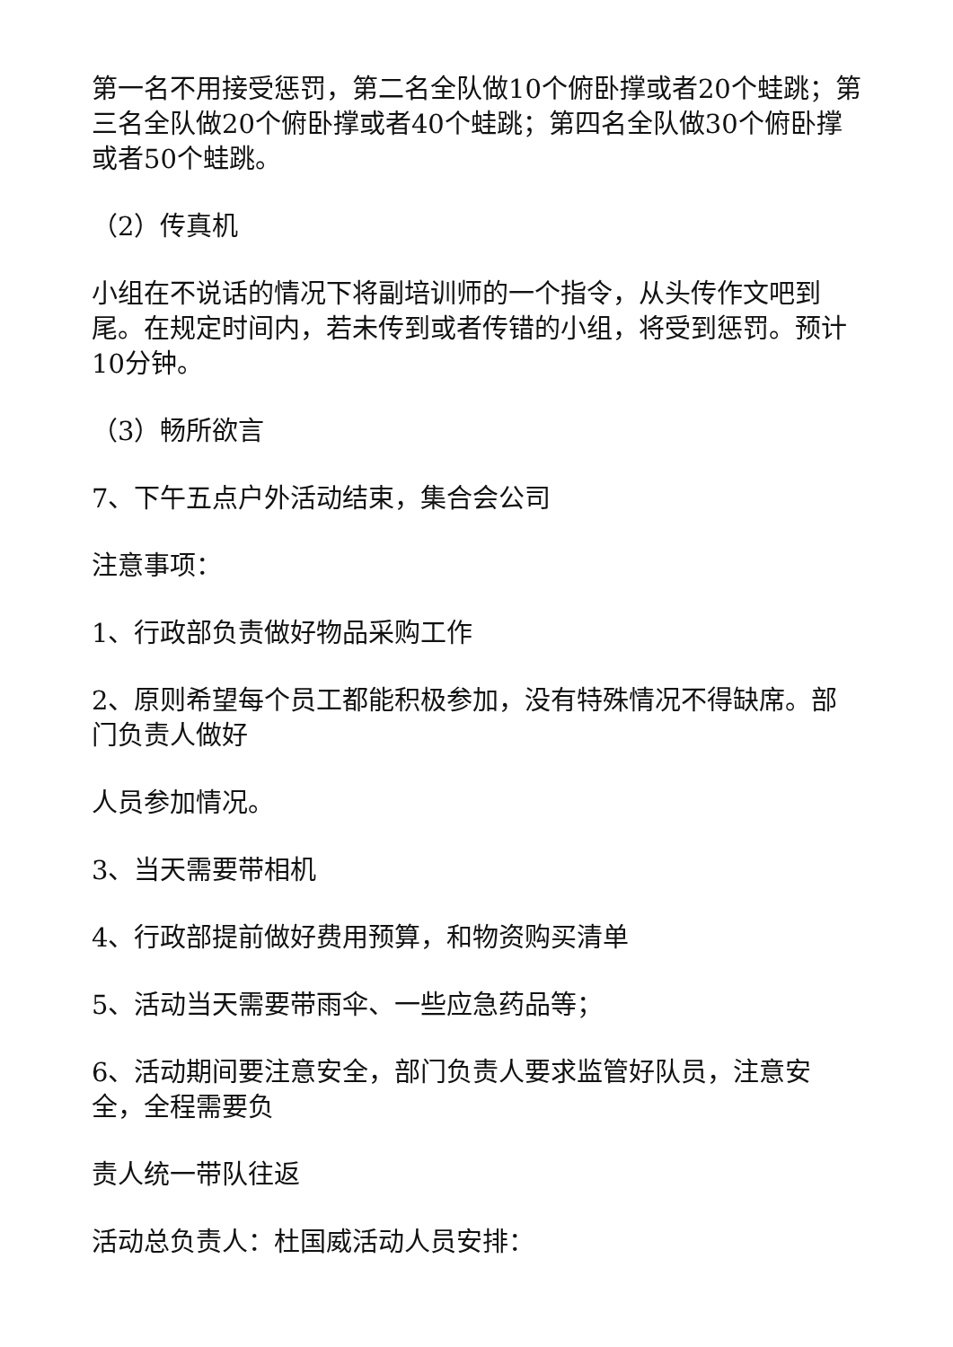第一名不用接受惩罚，第二名全队做10个俯卧撑或者20个蛙跳；第三名全队做20个俯卧撑或者40个蛙跳；第四名全队做30个俯卧撑或者50个蛙跳。
（2）传真机
小组在不说话的情况下将副培训师的一个指令，从头传作文吧到尾。在规定时间内，若未传到或者传错的小组，将受到惩罚。预计10分钟。
（3）畅所欲言
7、下午五点户外活动结束，集合会公司
注意事项：
1、行政部负责做好物品采购工作
2、原则希望每个员工都能积极参加，没有特殊情况不得缺席。部门负责人做好
人员参加情况。
3、当天需要带相机
4、行政部提前做好费用预算，和物资购买清单
5、活动当天需要带雨伞、一些应急药品等；
6、活动期间要注意安全，部门负责人要求监管好队员，注意安全，全程需要负
责人统一带队往返
活动总负责人：杜国威活动人员安排：